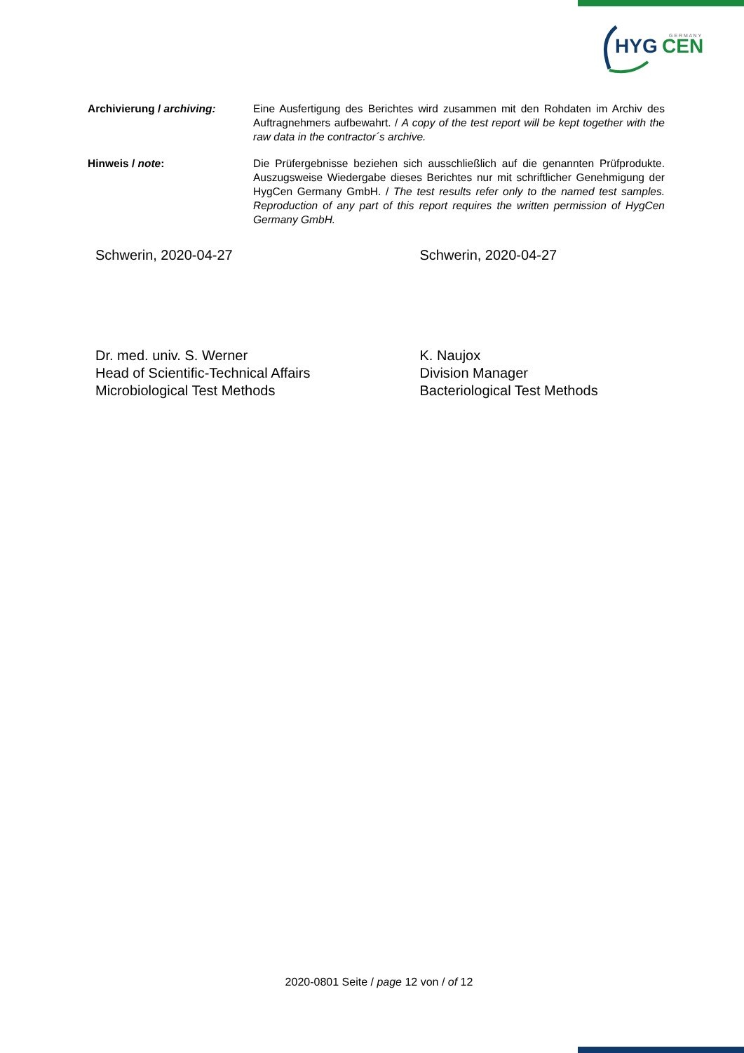HYG
CEN
G E R M A N Y
Archivierung / archiving: Eine Ausfertigung des Berichtes wird zusammen mit den Rohdaten im Archiv des Auftragnehmers aufbewahrt. / A copy of the test report will be kept together with the raw data in the contractor´s archive.
Hinweis / note: Die Prüfergebnisse beziehen sich ausschließlich auf die genannten Prüfprodukte. Auszugsweise Wiedergabe dieses Berichtes nur mit schriftlicher Genehmigung der HygCen Germany GmbH. / The test results refer only to the named test samples. Reproduction of any part of this report requires the written permission of HygCen Germany GmbH.
Schwerin, 2020-04-27
Dr. med. univ. S. Werner
Head of Scientific-Technical Affairs
Microbiological Test Methods
Schwerin, 2020-04-27
K. Naujox
Division Manager
Bacteriological Test Methods
2020-0801 Seite / page 12 von / of 12